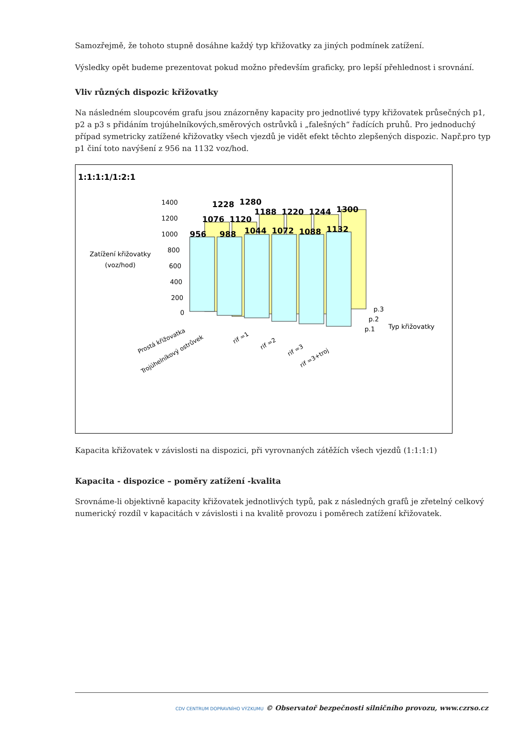Samozřejmě, že tohoto stupně dosáhne každý typ křižovatky za jiných podmínek zatížení.
Výsledky opět budeme prezentovat pokud možno především graficky, pro lepší přehlednost i srovnání.
Vliv různých dispozic křižovatky
Na následném sloupcovém grafu jsou znázorněny kapacity pro jednotlivé typy křižovatek průsečných p1, p2 a p3 s přidáním trojúhelníkových,směrových ostrůvků i „falešných“ řadících pruhů. Pro jednoduchý případ symetricky zatížené křižovatky všech vjezdů je vidět efekt těchto zlepšených dispozic. Např.pro typ p1 činí toto navýšení z 956 na 1132 voz/hod.
1:1:1:1/1:2:1
1400
1200
1000
800
600
400
200
0
Zatížení křižovatky
(voz/hod)
956
988
1044
1072
1088
1132
1076
1120
1188
1220
1244
1300
1228
1280
p.3
p.2
p.1
Typ křižovatky
Prostá křižovatka
Trojúhelníkový ostrůvek
rif =1
rif =2
rif =3
rif =3+troj
Kapacita křižovatek v závislosti na dispozici, při vyrovnaných zátěžích všech vjezdů (1:1:1:1)
Kapacita - dispozice – poměry zatížení -kvalita
Srovnáme-li objektivně kapacity křižovatek jednotlivých typů, pak z následných grafů je zřetelný celkový numerický rozdíl v kapacitách v závislosti i na kvalitě provozu i poměrech zatížení křižovatek.
CDV CENTRUM DOPRAVNÍHO VÝZKUMU © Observatoř bezpečnosti silničního provozu, www.czrso.cz